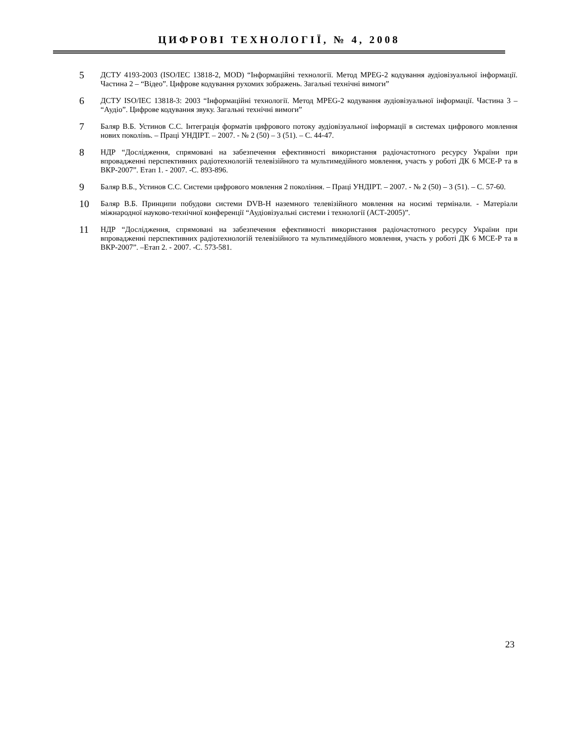ЦИФРОВІ ТЕХНОЛОГІЇ, № 4, 2008
5
ДСТУ 4193-2003 (ISO/IEC 13818-2, MOD) “Інформаційні технології. Метод MPEG-2 кодування аудіовізуальної інформації. Частина 2 – “Відео”. Цифрове кодування рухомих зображень. Загальні технічні вимоги”
6
ДСТУ ISO/IEC 13818-3: 2003 “Інформаційні технології. Метод MPEG-2 кодування аудіовізуальної інформації. Частина 3 – “Аудіо”. Цифрове кодування звуку. Загальні технічні вимоги”
7
Баляр В.Б. Устинов С.С. Інтеграція форматів цифрового потоку аудіовізуальної інформації в системах цифрового мовлення нових поколінь. – Праці УНДІРТ. – 2007. - № 2 (50) – 3 (51). – С. 44-47.
8
НДР “Дослідження, спрямовані на забезпечення ефективності використання радіочастотного ресурсу України при впровадженні перспективних радіотехнологій телевізійного та мультимедійного мовлення, участь у роботі ДК 6 МСЕ-Р та в ВКР-2007”. Етап 1. - 2007. -С. 893-896.
9
Баляр В.Б., Устинов С.С. Системи цифрового мовлення 2 покоління. – Праці УНДІРТ. – 2007. - № 2 (50) – 3 (51). – С. 57-60.
10
Баляр В.Б. Принципи побудови системи DVB-H наземного телевізійного мовлення на носимі термінали. - Матеріали міжнародної науково-технічної конференції “Аудіовізуальні системи і технології (АСТ-2005)”.
11
НДР “Дослідження, спрямовані на забезпечення ефективності використання радіочастотного ресурсу України при впровадженні перспективних радіотехнологій телевізійного та мультимедійного мовлення, участь у роботі ДК 6 МСЕ-Р та в ВКР-2007”. –Етап 2. - 2007. -С. 573-581.
23